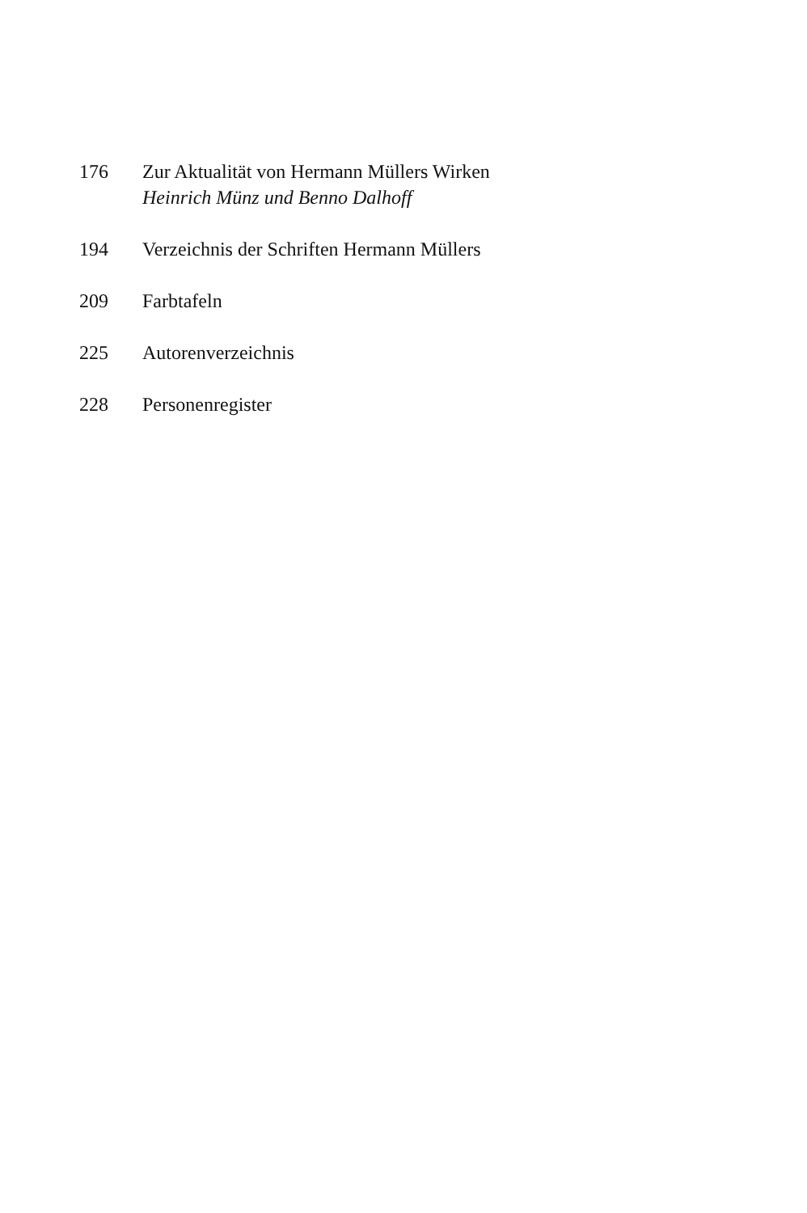176 Zur Aktualität von Hermann Müllers Wirken
Heinrich Münz und Benno Dalhoff
194 Verzeichnis der Schriften Hermann Müllers
209 Farbtafeln
225 Autorenverzeichnis
228 Personenregister